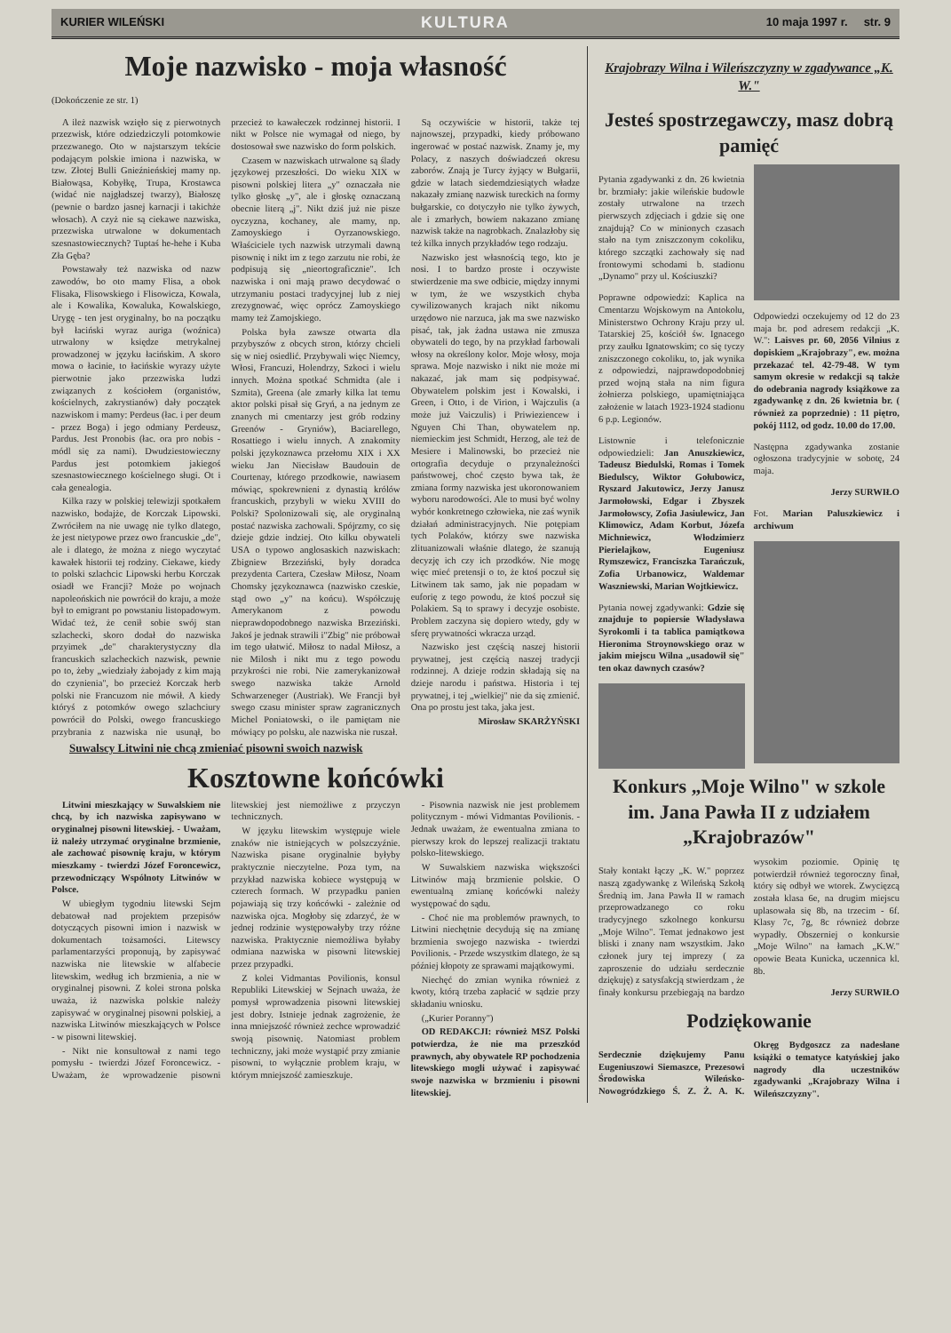KURIER WILEŃSKI KULTURA 10 maja 1997 r. str. 9
Moje nazwisko - moja własność
(Dokończenie ze str. 1)
A ileż nazwisk wzięło się z pierwotnych przezwisk, które odziedziczyli potomkowie przezwanego. Oto w najstarszym tekście podającym polskie imiona i nazwiska, w tzw. Złotej Bulli Gnieźnieńskiej mamy np. Białowąsa, Kobyłkę, Trupa, Krostawca (widać nie najgładszej twarzy), Białoszę (pewnie o bardzo jasnej karnacji i takichże włosach). A czyż nie są ciekawe nazwiska, przezwiska utrwalone w dokumentach szesnastowiecznych? Tuptaś he-hehe i Kuba Zła Gęba?
Powstawały też nazwiska od nazw zawodów, bo oto mamy Flisa, a obok Flisaka, Flisowskiego i Flisowicza, Kowala, ale i Kowalika, Kowaluka, Kowalskiego, Urygę - ten jest oryginalny, bo na początku był łaciński wyraz auriga (woźnica) utrwalony w księdze metrykalnej prowadzonej w języku łacińskim. A skoro mowa o łacinie, to łacińskie wyrazy użyte pierwotnie jako przezwiska ludzi związanych z kościołem (organistów, kościelnych, zakrystianów) dały początek nazwiskom i mamy: Perdeus (łac. i per deum - przez Boga) i jego odmiany Perdeusz, Pardus. Jest Pronobis (łac. ora pro nobis - módl się za nami). Dwudziestowieczny Pardus jest potomkiem jakiegoś szesnastowiecznego kościelnego sługi. Ot i cała genealogia.
Kilka razy w polskiej telewizji spotkałem nazwisko, bodajże, de Korczak Lipowski. Zwróciłem na nie uwagę nie tylko dlatego, że jest nietypowe przez owo francuskie „de", ale i dlatego, że można z niego wyczytać kawałek historii tej rodziny. Ciekawe, kiedy to polski szlachcic Lipowski herbu Korczak osiadł we Francji? Może po wojnach napoleońskich nie powrócił do kraju, a może był to emigrant po powstaniu listopadowym. Widać też, że cenił sobie swój stan szlachecki, skoro dodał do nazwiska przyimek „de" charakterystyczny dla francuskich szlacheckich nazwisk, pewnie po to, żeby „wiedziały żabojady z kim mają do czynienia", bo przecież Korczak herb polski nie Francuzom nie mówił. A kiedy któryś z potomków owego szlachciury powrócił do Polski, owego francuskiego przybrania z nazwiska nie usunął, bo przecież to kawałeczek rodzinnej historii. I nikt w Polsce nie wymagał od niego, by dostosował swe nazwisko do form polskich.
Czasem w nazwiskach utrwalone są ślady językowej przeszłości. Do wieku XIX w pisowni polskiej litera „y" oznaczała nie tylko głoskę „y", ale i głoskę oznaczaną obecnie literą „j". Nikt dziś już nie pisze oyczyzna, kochaney, ale mamy, np. Zamoyskiego i Oyrzanowskiego. Właściciele tych nazwisk utrzymali dawną pisownię i nikt im z tego zarzutu nie robi, że podpisują się „nieortograficznie". Ich nazwiska i oni mają prawo decydować o utrzymaniu postaci tradycyjnej lub z niej zrezygnować, więc oprócz Zamoyskiego mamy też Zamojskiego.
Polska była zawsze otwarta dla przybyszów z obcych stron, którzy chcieli się w niej osiedlić. Przybywali więc Niemcy, Włosi, Francuzi, Holendrzy, Szkoci i wielu innych. Można spotkać Schmidta (ale i Szmita), Greena (ale zmarły kilka lat temu aktor polski pisał się Gryń, a na jednym ze znanych mi cmentarzy jest grób rodziny Greenów - Gryniów), Baciarellego, Rosattiego i wielu innych. A znakomity polski językoznawca przełomu XIX i XX wieku Jan Niecisław Baudouin de Courtenay, którego przodkowie, nawiasem mówiąc, spokrewnieni z dynastią królów francuskich, przybyli w wieku XVIII do Polski? Spolonizowali się, ale oryginalną postać nazwiska zachowali. Spójrzmy, co się dzieje gdzie indziej. Oto kilku obywateli USA o typowo anglosaskich nazwiskach: Zbigniew Brzeziński, były doradca prezydenta Cartera, Czesław Miłosz, Noam Chomsky językoznawca (nazwisko czeskie, stąd owo „y" na końcu). Współczuję Amerykanom z powodu nieprawdopodobnego nazwiska Brzeziński. Jakoś je jednak strawili i"Zbig" nie próbował im tego ułatwić. Miłosz to nadal Miłosz, a nie Milosh i nikt mu z tego powodu przykrości nie robi. Nie zamerykanizował swego nazwiska także Arnold Schwarzeneger (Austriak). We Francji był swego czasu minister spraw zagranicznych Michel Poniatowski, o ile pamiętam nie mówiący po polsku, ale nazwiska nie ruszał.
Są oczywiście w historii, także tej najnowszej, przypadki, kiedy próbowano ingerować w postać nazwisk. Znamy je, my Polacy, z naszych doświadczeń okresu zaborów. Znają je Turcy żyjący w Bułgarii, gdzie w latach siedemdziesiątych władze nakazały zmianę nazwisk tureckich na formy bułgarskie, co dotyczyło nie tylko żywych, ale i zmarłych, bowiem nakazano zmianę nazwisk także na nagrobkach. Znalazłoby się też kilka innych przykładów tego rodzaju.
Nazwisko jest własnością tego, kto je nosi. I to bardzo proste i oczywiste stwierdzenie ma swe odbicie, między innymi w tym, że we wszystkich chyba cywilizowanych krajach nikt nikomu urzędowo nie narzuca, jak ma swe nazwisko pisać, tak, jak żadna ustawa nie zmusza obywateli do tego, by na przykład farbowali włosy na określony kolor. Moje włosy, moja sprawa. Moje nazwisko i nikt nie może mi nakazać, jak mam się podpisywać. Obywatelem polskim jest i Kowalski, i Green, i Otto, i de Virion, i Wajczulis (a może już Vaiczulis) i Priwieziencew i Nguyen Chi Than, obywatelem np. niemieckim jest Schmidt, Herzog, ale też de Mesiere i Malinowski, bo przecież nie ortografia decyduje o przynależności państwowej, choć często bywa tak, że zmiana formy nazwiska jest ukoronowaniem wyboru narodowości. Ale to musi być wolny wybór konkretnego człowieka, nie zaś wynik działań administracyjnych. Nie potępiam tych Polaków, którzy swe nazwiska zlituanizowali właśnie dlatego, że szanują decyzję ich czy ich przodków. Nie mogę więc mieć pretensji o to, że ktoś poczuł się Litwinem tak samo, jak nie popadam w euforię z tego powodu, że ktoś poczuł się Polakiem. Są to sprawy i decyzje osobiste. Problem zaczyna się dopiero wtedy, gdy w sferę prywatności wkracza urząd.
Nazwisko jest częścią naszej historii prywatnej, jest częścią naszej tradycji rodzinnej. A dzieje rodzin składają się na dzieje narodu i państwa. Historia i tej prywatnej, i tej „wielkiej" nie da się zmienić. Ona po prostu jest taka, jaka jest.
Mirosław SKARŻYŃSKI
Suwalscy Litwini nie chcą zmieniać pisowni swoich nazwisk
Kosztowne końcówki
Litwini mieszkający w Suwalskiem nie chcą, by ich nazwiska zapisywano w oryginalnej pisowni litewskiej. - Uważam, iż należy utrzymać oryginalne brzmienie, ale zachować pisownię kraju, w którym mieszkamy - twierdzi Józef Foroncewicz, przewodniczący Wspólnoty Litwinów w Polsce.
W ubiegłym tygodniu litewski Sejm debatował nad projektem przepisów dotyczących pisowni imion i nazwisk w dokumentach tożsamości. Litewscy parlamentarzyści proponują, by zapisywać nazwiska nie litewskie w alfabecie litewskim, według ich brzmienia, a nie w oryginalnej pisowni. Z kolei strona polska uważa, iż nazwiska polskie należy zapisywać w oryginalnej pisowni polskiej, a nazwiska Litwinów mieszkających w Polsce - w pisowni litewskiej.
- Nikt nie konsultował z nami tego pomysłu - twierdzi Józef Foroncewicz. - Uważam, że wprowadzenie pisowni litewskiej jest niemożliwe z przyczyn technicznych.
W języku litewskim występuje wiele znaków nie istniejących w polszczyźnie. Nazwiska pisane oryginalnie byłyby praktycznie nieczytelne. Poza tym, na przykład nazwiska kobiece występują w czterech formach. W przypadku panien pojawiają się trzy końcówki - zależnie od nazwiska ojca. Mogłoby się zdarzyć, że w jednej rodzinie występowałyby trzy różne nazwiska. Praktycznie niemożliwa byłaby odmiana nazwiska w pisowni litewskiej przez przypadki.
Z kolei Vidmantas Povilionis, konsul Republiki Litewskiej w Sejnach uważa, że pomysł wprowadzenia pisowni litewskiej jest dobry. Istnieje jednak zagrożenie, że inna mniejszość również zechce wprowadzić swoją pisownię. Natomiast problem techniczny, jaki może wystąpić przy zmianie pisowni, to wyłącznie problem kraju, w którym mniejszość zamieszkuje.
- Pisownia nazwisk nie jest problemem politycznym - mówi Vidmantas Povilionis. - Jednak uważam, że ewentualna zmiana to pierwszy krok do lepszej realizacji traktatu polsko-litewskiego.
W Suwalskiem nazwiska większości Litwinów mają brzmienie polskie. O ewentualną zmianę końcówki należy występować do sądu.
- Choć nie ma problemów prawnych, to Litwini niechętnie decydują się na zmianę brzmienia swojego nazwiska - twierdzi Povilionis. - Przede wszystkim dlatego, że są później kłopoty ze sprawami majątkowymi.
Niechęć do zmian wynika również z kwoty, którą trzeba zapłacić w sądzie przy składaniu wniosku.
(„Kurier Poranny")
OD REDAKCJI: również MSZ Polski potwierdza, że nie ma przeszkód prawnych, aby obywatele RP pochodzenia litewskiego mogli używać i zapisywać swoje nazwiska w brzmieniu i pisowni litewskiej.
Krajobrazy Wilna i Wileńszczyzny w zgadywance „K. W."
Jesteś spostrzegawczy, masz dobrą pamięć
Pytania zgadywanki z dn. 26 kwietnia br. brzmiały: jakie wileńskie budowle zostały utrwalone na trzech pierwszych zdjęciach i gdzie się one znajdują? Co w minionych czasach stało na tym zniszczonym cokoliku, którego szczątki zachowały się nad frontowymi schodami b. stadionu „Dynamo" przy ul. Kościuszki?
Poprawne odpowiedzi: Kaplica na Cmentarzu Wojskowym na Antokolu, Ministerstwo Ochrony Kraju przy ul. Tatarskiej 25, kościół św. Ignacego przy zaułku Ignatowskim; co się tyczy zniszczonego cokoliku, to, jak wynika z odpowiedzi, najprawdopodobniej przed wojną stała na nim figura żołnierza polskiego, upamiętniająca założenie w latach 1923-1924 stadionu 6 p.p. Legionów.
Listownie i telefonicznie odpowiedzieli: Jan Anuszkiewicz, Tadeusz Biedulski, Romas i Tomek Biedulscy, Wiktor Gołubowicz, Ryszard Jakutowicz, Jerzy Janusz Jarmołowski, Edgar i Zbyszek Jarmołowscy, Zofia Jasiulewicz, Jan Klimowicz, Adam Korbut, Józefa Michniewicz, Włodzimierz Pierielajkow, Eugeniusz Rymszewicz, Franciszka Tarańczuk, Zofia Urbanowicz, Waldemar Waszniewski, Marian Wojtkiewicz.
Pytania nowej zgadywanki: Gdzie się znajduje to popiersie Władysława Syrokomli i ta tablica pamiątkowa Hieronima Stroynowskiego oraz w jakim miejscu Wilna „usadowił się" ten okaz dawnych czasów?
Odpowiedzi oczekujemy od 12 do 23 maja br. pod adresem redakcji „K. W.": Laisves pr. 60, 2056 Vilnius z dopiskiem „Krajobrazy", ew. można przekazać tel. 42-79-48. W tym samym okresie w redakcji są także do odebrania nagrody książkowe za zgadywankę z dn. 26 kwietnia br. ( również za poprzednie) : 11 piętro, pokój 1112, od godz. 10.00 do 17.00.
Następna zgadywanka zostanie ogłoszona tradycyjnie w sobotę, 24 maja.
Jerzy SURWIŁO
Fot. Marian Paluszkiewicz i archiwum
Konkurs „Moje Wilno" w szkole im. Jana Pawła II z udziałem „Krajobrazów"
Stały kontakt łączy „K. W." poprzez naszą zgadywankę z Wileńską Szkołą Średnią im. Jana Pawła II w ramach przeprowadzanego co roku tradycyjnego szkolnego konkursu „Moje Wilno". Temat jednakowo jest bliski i znany nam wszystkim. Jako członek jury tej imprezy ( za zaproszenie do udziału serdecznie dziękuję) z satysfakcją stwierdzam , że finały konkursu przebiegają na bardzo wysokim poziomie. Opinię tę potwierdził również tegoroczny finał, który się odbył we wtorek. Zwycięzcą została klasa 6e, na drugim miejscu uplasowała się 8b, na trzecim - 6f. Klasy 7c, 7g, 8c również dobrze wypadły. Obszerniej o konkursie „Moje Wilno" na łamach „K.W." opowie Beata Kunicka, uczennica kl. 8b.
Jerzy SURWIŁO
Podziękowanie
Serdecznie dziękujemy Panu Eugeniuszowi Siemaszce, Prezesowi Środowiska Wileńsko-Nowogródzkiego Ś. Z. Ż. A. K. Okręg Bydgoszcz za nadesłane książki o tematyce katyńskiej jako nagrody dla uczestników zgadywanki „Krajobrazy Wilna i Wileńszczyzny".